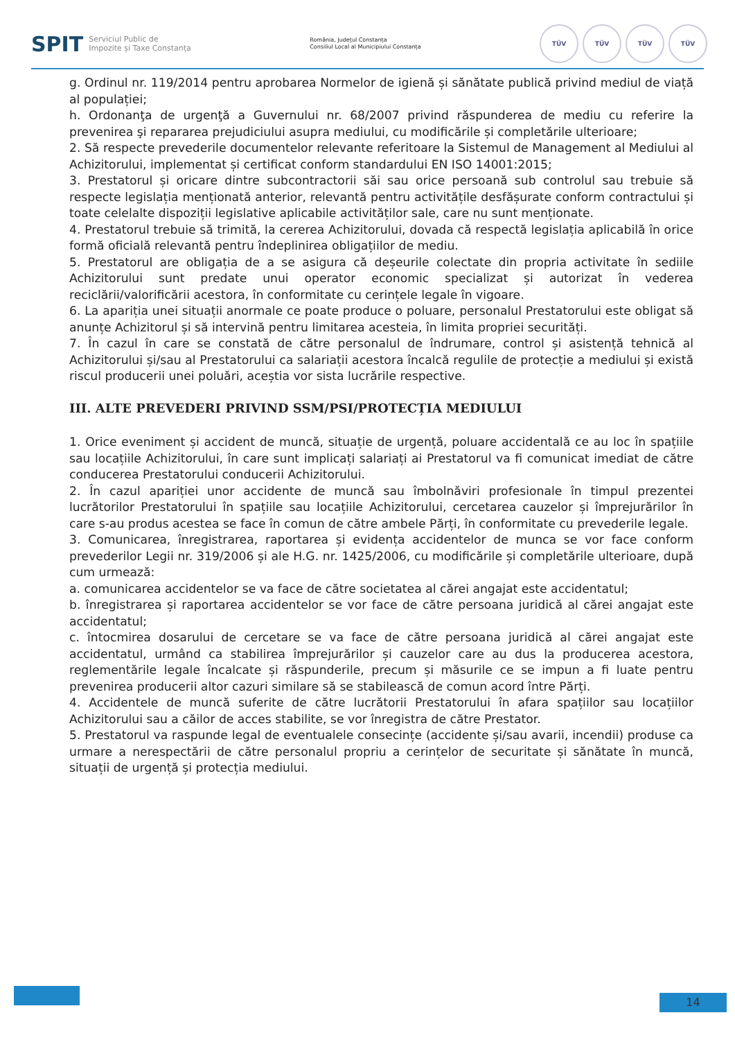SPIT Serviciul Public de
Impozite și Taxe Constanța
România, Județul Constanța
Consiliul Local al Municipiului Constanța
TÜV TÜV TÜV TÜV
g. Ordinul nr. 119/2014 pentru aprobarea Normelor de igienă și sănătate publică privind mediul de viață al populației;
h. Ordonanţa de urgenţă a Guvernului nr. 68/2007 privind răspunderea de mediu cu referire la prevenirea şi repararea prejudiciului asupra mediului, cu modificările și completările ulterioare;
2. Să respecte prevederile documentelor relevante referitoare la Sistemul de Management al Mediului al Achizitorului, implementat și certificat conform standardului EN ISO 14001:2015;
3. Prestatorul și oricare dintre subcontractorii săi sau orice persoană sub controlul sau trebuie să respecte legislația menționată anterior, relevantă pentru activitățile desfășurate conform contractului și toate celelalte dispoziții legislative aplicabile activităților sale, care nu sunt menționate.
4. Prestatorul trebuie să trimită, la cererea Achizitorului, dovada că respectă legislația aplicabilă în orice formă oficială relevantă pentru îndeplinirea obligațiilor de mediu.
5. Prestatorul are obligația de a se asigura că deșeurile colectate din propria activitate în sediile Achizitorului sunt predate unui operator economic specializat și autorizat în vederea reciclării/valorificării acestora, în conformitate cu cerințele legale în vigoare.
6. La apariția unei situații anormale ce poate produce o poluare, personalul Prestatorului este obligat să anunțe Achizitorul și să intervină pentru limitarea acesteia, în limita propriei securități.
7. În cazul în care se constată de către personalul de îndrumare, control și asistență tehnică al Achizitorului și/sau al Prestatorului ca salariații acestora încalcă regulile de protecție a mediului și există riscul producerii unei poluări, aceștia vor sista lucrările respective.
III. ALTE PREVEDERI PRIVIND SSM/PSI/PROTECȚIA MEDIULUI
1. Orice eveniment și accident de muncă, situație de urgență, poluare accidentală ce au loc în spațiile sau locațiile Achizitorului, în care sunt implicați salariați ai Prestatorul va fi comunicat imediat de către conducerea Prestatorului conducerii Achizitorului.
2. În cazul apariției unor accidente de muncă sau îmbolnăviri profesionale în timpul prezentei lucrătorilor Prestatorului în spațiile sau locațiile Achizitorului, cercetarea cauzelor și împrejurărilor în care s-au produs acestea se face în comun de către ambele Părți, în conformitate cu prevederile legale.
3. Comunicarea, înregistrarea, raportarea și evidența accidentelor de munca se vor face conform prevederilor Legii nr. 319/2006 și ale H.G. nr. 1425/2006, cu modificările și completările ulterioare, după cum urmează:
a. comunicarea accidentelor se va face de către societatea al cărei angajat este accidentatul;
b. înregistrarea și raportarea accidentelor se vor face de către persoana juridică al cărei angajat este accidentatul;
c. întocmirea dosarului de cercetare se va face de către persoana juridică al cărei angajat este accidentatul, urmând ca stabilirea împrejurărilor și cauzelor care au dus la producerea acestora, reglementările legale încalcate și răspunderile, precum și măsurile ce se impun a fi luate pentru prevenirea producerii altor cazuri similare să se stabilească de comun acord între Părți.
4. Accidentele de muncă suferite de către lucrătorii Prestatorului în afara spațiilor sau locațiilor Achizitorului sau a căilor de acces stabilite, se vor înregistra de către Prestator.
5. Prestatorul va raspunde legal de eventualele consecințe (accidente și/sau avarii, incendii) produse ca urmare a nerespectării de către personalul propriu a cerințelor de securitate și sănătate în muncă, situații de urgență și protecția mediului.
14